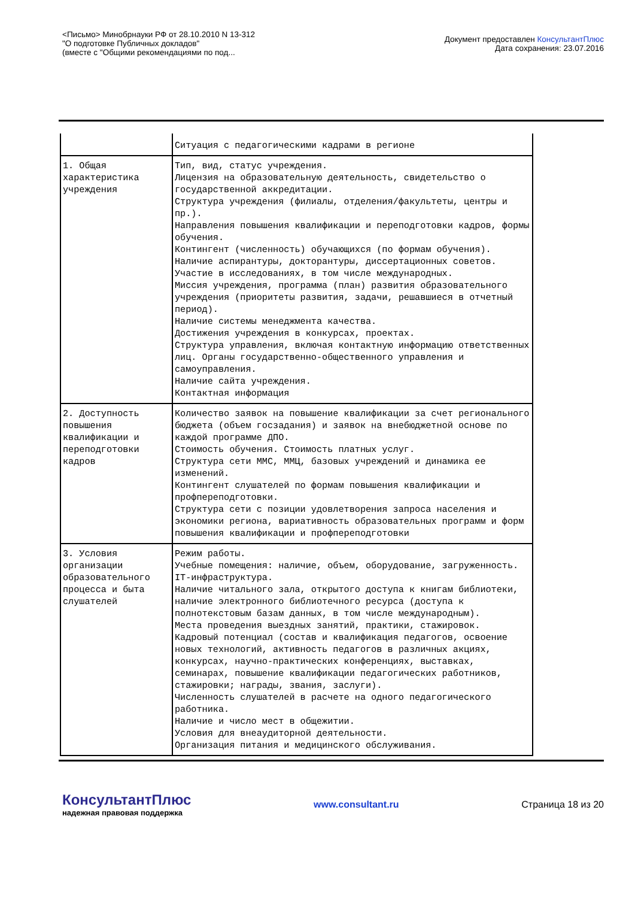<Письмо> Минобрнауки РФ от 28.10.2010 N 13-312
"О подготовке Публичных докладов"
(вместе с "Общими рекомендациями по под...
Документ предоставлен КонсультантПлюс
Дата сохранения: 23.07.2016
| | Ситуация с педагогическими кадрами в регионе |
| 1. Общая характеристика учреждения | Тип, вид, статус учреждения. Лицензия на образовательную деятельность, свидетельство о государственной аккредитации. Структура учреждения (филиалы, отделения/факультеты, центры и пр.). Направления повышения квалификации и переподготовки кадров, формы обучения. Контингент (численность) обучающихся (по формам обучения). Наличие аспирантуры, докторантуры, диссертационных советов. Участие в исследованиях, в том числе международных. Миссия учреждения, программа (план) развития образовательного учреждения (приоритеты развития, задачи, решавшиеся в отчетный период). Наличие системы менеджмента качества. Достижения учреждения в конкурсах, проектах. Структура управления, включая контактную информацию ответственных лиц. Органы государственно-общественного управления и самоуправления. Наличие сайта учреждения. Контактная информация |
| 2. Доступность повышения квалификации и переподготовки кадров | Количество заявок на повышение квалификации за счет регионального бюджета (объем госзадания) и заявок на внебюджетной основе по каждой программе ДПО. Стоимость обучения. Стоимость платных услуг. Структура сети ММС, ММЦ, базовых учреждений и динамика ее изменений. Контингент слушателей по формам повышения квалификации и профпереподготовки. Структура сети с позиции удовлетворения запроса населения и экономики региона, вариативность образовательных программ и форм повышения квалификации и профпереподготовки |
| 3. Условия организации образовательного процесса и быта слушателей | Режим работы. Учебные помещения: наличие, объем, оборудование, загруженность. IT-инфраструктура. Наличие читального зала, открытого доступа к книгам библиотеки, наличие электронного библиотечного ресурса (доступа к полнотекстовым базам данных, в том числе международным). Места проведения выездных занятий, практики, стажировок. Кадровый потенциал (состав и квалификация педагогов, освоение новых технологий, активность педагогов в различных акциях, конкурсах, научно-практических конференциях, выставках, семинарах, повышение квалификации педагогических работников, стажировки; награды, звания, заслуги). Численность слушателей в расчете на одного педагогического работника. Наличие и число мест в общежитии. Условия для внеаудиторной деятельности. Организация питания и медицинского обслуживания. |
КонсультантПлюс
надежная правовая поддержка
www.consultant.ru Страница 18 из 20